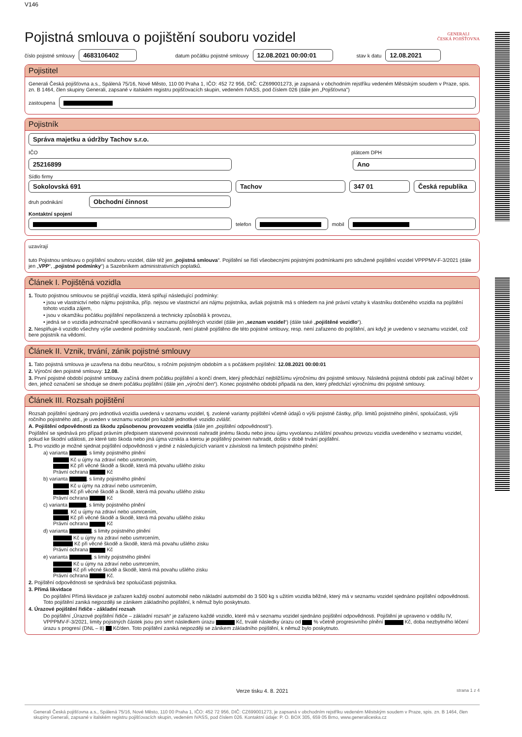V146
GENERALI
ČESKÁ POJIŠŤOVNA
Pojistná smlouva o pojištění souboru vozidel
číslo pojistné smlouvy 4683106402 datum počátku pojistné smlouvy 12.08.2021 00:00:01 stav k datu 12.08.2021
Pojistitel
Generali Česká pojišťovna a.s., Spálená 75/16, Nové Město, 110 00 Praha 1, IČO: 452 72 956, DIČ: CZ699001273, je zapsaná v obchodním rejstříku vedeném Městským soudem v Praze, spis. zn. B 1464, člen skupiny Generali, zapsané v italském registru pojišťovacích skupin, vedeném IVASS, pod číslem 026 (dále jen „Pojišťovna")
zastoupena
Pojistník
Správa majetku a údržby Tachov s.r.o.
IČO plátcem DPH
25216899 Ano
Sídlo firmy
Sokolovská 691 Tachov 347 01 Česká republika
druh podnikání Obchodní činnost
Kontaktní spojení
telefon mobil
uzavírají
tuto Pojistnou smlouvu o pojištění souboru vozidel, dále též jen „pojistná smlouva“. Pojištění se řídí všeobecnými pojistnými podmínkami pro sdružené pojištění vozidel VPPPMV-F-3/2021 (dále jen „VPP“, „pojistné podmínky“) a Sazebníkem administrativních poplatků.
Článek I. Pojištěná vozidla
1. Touto pojistnou smlouvou se pojišťují vozidla, která splňují následující podmínky:
• jsou ve vlastnictví nebo nájmu pojistníka, příp. nejsou ve vlastnictví ani nájmu pojistníka, avšak pojistník má s ohledem na jiné právní vztahy k vlastníku dotčeného vozidla na pojištění tohoto vozidla zájem,
• jsou v okamžiku počátku pojištění nepoškozená a technicky způsobilá k provozu,
• jedná se o vozidla jednoznačně specifikovaná v seznamu pojištěných vozidel (dále jen „seznam vozidel“) (dále také „pojištěné vozidlo“).
2. Nesplňuje-li vozidlo všechny výše uvedené podmínky současně, není platně pojištěno dle této pojistné smlouvy, resp. není zařazeno do pojištění, ani když je uvedeno v seznamu vozidel, což bere pojistník na vědomí.
Článek II. Vznik, trvání, zánik pojistné smlouvy
1. Tato pojistná smlouva je uzavřena na dobu neurčitou, s ročním pojistným obdobím a s počátkem pojištění: 12.08.2021 00:00:01
2. Výroční den pojistné smlouvy: 12.08.
3. První pojistné období pojistné smlouvy začíná dnem počátku pojištění a končí dnem, který předchází nejbližšímu výročnímu dni pojistné smlouvy. Následná pojistná období pak začínají běžet v den, jehož označení se shoduje se dnem počátku pojištění (dále jen „výroční den“). Konec pojistného období připadá na den, který předchází výročnímu dni pojistné smlouvy.
Článek III. Rozsah pojištění
Rozsah pojištění sjednaný pro jednotlivá vozidla uvedená v seznamu vozidel, tj. zvolené varianty pojištění včetně údajů o výši pojistné částky, příp. limitů pojistného plnění, spoluúčasti, výši ročního pojistného atd., je uveden v seznamu vozidel pro každé jednotlivé vozidlo zvlášť.
A. Pojištění odpovědnosti za škodu způsobenou provozem vozidla (dále jen „pojištění odpovědnosti“).
Pojištění se sjednává pro případ právním předpisem stanovené povinnosti nahradit jinému škodu nebo jinou újmu vyvolanou zvláštní povahou provozu vozidla uvedeného v seznamu vozidel, pokud ke škodní události, ze které tato škoda nebo jiná újma vznikla a kterou je pojištěný povinen nahradit, došlo v době trvání pojištění.
1. Pro vozidlo je možné sjednat pojištění odpovědnosti v jedné z následujících variant v závislosti na limitech pojistného plnění:
a) varianta , s limity pojistného plnění
Kč u újmy na zdraví nebo usmrcením,
Kč při věcné škodě a škodě, která má povahu ušlého zisku
Právní ochrana Kč
b) varianta , s limity pojistného plnění
Kč u újmy na zdraví nebo usmrcením,
Kč při věcné škodě a škodě, která má povahu ušlého zisku
Právní ochrana Kč
c) varianta , s limity pojistného plnění
. Kč u újmy na zdraví nebo usmrcením,
Kč při věcné škodě a škodě, která má povahu ušlého zisku
Právní ochrana Kč
d) varianta , s limity pojistného plnění
Kč u újmy na zdraví nebo usmrcením,
Kč při věcné škodě a škodě, která má povahu ušlého zisku
Právní ochrana Kč
e) varianta , s limity pojistného plnění
Kč u újmy na zdraví nebo usmrcením,
Kč při věcné škodě a škodě, která má povahu ušlého zisku
Právní ochrana Kč.
2. Pojištění odpovědnosti se sjednává bez spoluúčasti pojistníka.
3. Přímá likvidace
Do pojištění Přímá likvidace je zařazen každý osobní automobil nebo nákladní automobil do 3 500 kg s užitím vozidla běžné, který má v seznamu vozidel sjednáno pojištění odpovědnosti. Toto pojištění zaniká nejpozději se zánikem základního pojištění, k němuž bylo poskytnuto.
4. Úrazové pojištění řidiče - základní rozsah
Do pojištění „Úrazové pojištění řidiče – základní rozsah“ je zařazeno každé vozidlo, které má v seznamu vozidel sjednáno pojištění odpovědnosti. Pojištění je upraveno v oddílu IV, VPPPMV-F-3/2021, limity pojistných částek jsou pro smrt následkem úrazu Kč, trvalé následky úrazu od % včetně progresivního plnění Kč, doba nezbytného léčení úrazu s progresí (DNL – 8) Kč/den. Toto pojištění zaniká nejpozději se zánikem základního pojištění, k němuž bylo poskytnuto.
Verze tisku 4. 8. 2021 strana 1 z 4
Generali Česká pojišťovna a.s., Spálená 75/16, Nové Město, 110 00 Praha 1, IČO: 452 72 956, DIČ: CZ699001273, je zapsaná v obchodním rejstříku vedeném Městským soudem v Praze, spis. zn. B 1464, člen skupiny Generali, zapsané v italském registru pojišťovacích skupin, vedeném IVASS, pod číslem 026. Kontaktní údaje: P. O. BOX 305, 659 05 Brno, www.generaliceska.cz